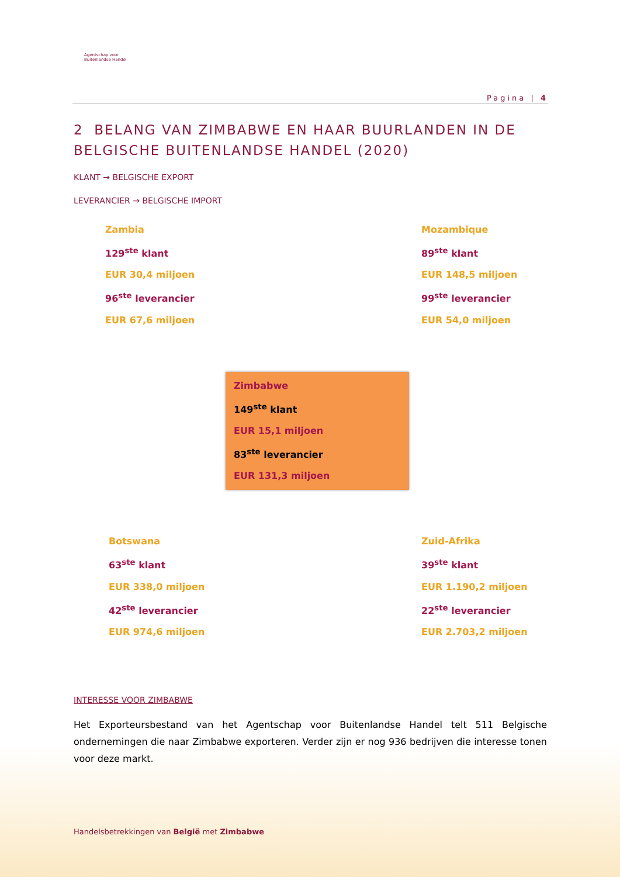Agentschap voor
Buitenlandse Handel
Pagina | 4
2 BELANG VAN ZIMBABWE EN HAAR BUURLANDEN IN DE BELGISCHE BUITENLANDSE HANDEL (2020)
KLANT → BELGISCHE EXPORT
LEVERANCIER → BELGISCHE IMPORT
Zambia
129<sup>ste</sup> klant
EUR 30,4 miljoen
96<sup>ste</sup> leverancier
EUR 67,6 miljoen
Mozambique
89<sup>ste</sup> klant
EUR 148,5 miljoen
99<sup>ste</sup> leverancier
EUR 54,0 miljoen
Zimbabwe
149<sup>ste</sup> klant
EUR 15,1 miljoen
83<sup>ste</sup> leverancier
EUR 131,3 miljoen
Botswana
63<sup>ste</sup> klant
EUR 338,0 miljoen
42<sup>ste</sup> leverancier
EUR 974,6 miljoen
Zuid-Afrika
39<sup>ste</sup> klant
EUR 1.190,2 miljoen
22<sup>ste</sup> leverancier
EUR 2.703,2 miljoen
INTERESSE VOOR ZIMBABWE
Het Exporteursbestand van het Agentschap voor Buitenlandse Handel telt 511 Belgische ondernemingen die naar Zimbabwe exporteren. Verder zijn er nog 936 bedrijven die interesse tonen voor deze markt.
Handelsbetrekkingen van België met Zimbabwe